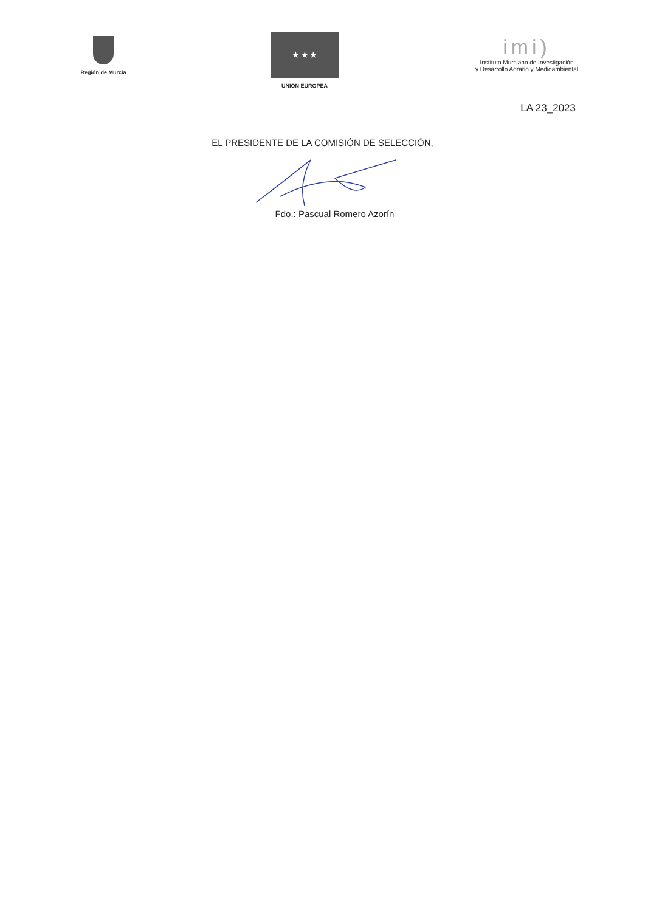Región de Murcia
★ ★ ★
UNIÓN EUROPEA
imi)
Instituto Murciano de Investigación
y Desarrollo Agrario y Medioambiental
LA 23_2023
EL PRESIDENTE DE LA COMISIÓN DE SELECCIÓN,
Fdo.: Pascual Romero Azorín